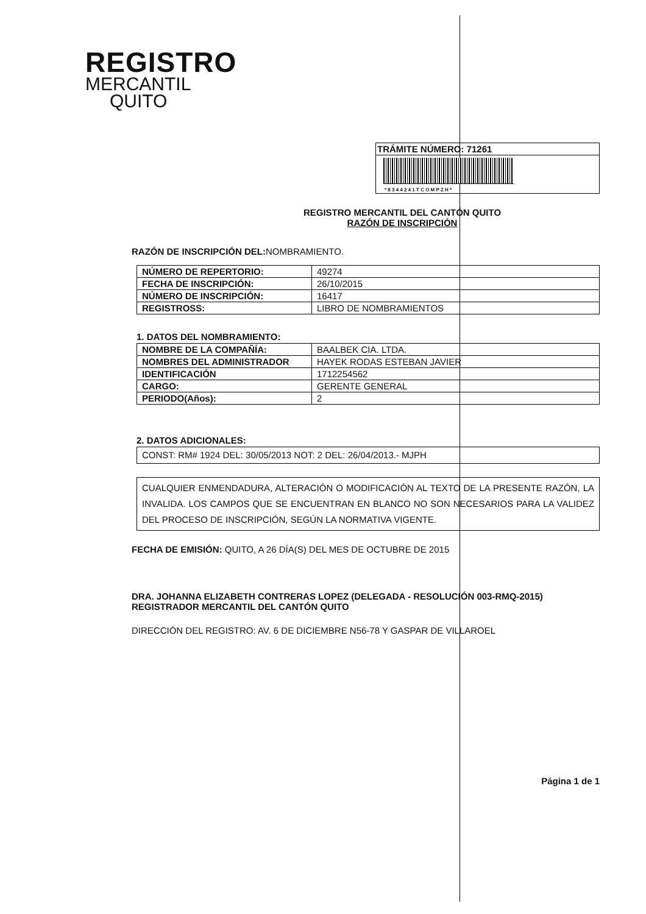REGISTRO
MERCANTIL
QUITO
TRÁMITE NÚMERO: 71261
* 8 3 4 4 2 4 1 T C O M P Z H *
REGISTRO MERCANTIL DEL CANTÓN QUITO
RAZÓN DE INSCRIPCIÓN
RAZÓN DE INSCRIPCIÓN DEL: NOMBRAMIENTO.
| NÚMERO DE REPERTORIO: | 49274 |
| FECHA DE INSCRIPCIÓN: | 26/10/2015 |
| NÚMERO DE INSCRIPCIÓN: | 16417 |
| REGISTROSS: | LIBRO DE NOMBRAMIENTOS |
1. DATOS DEL NOMBRAMIENTO:
| NOMBRE DE LA COMPAÑÍA: | BAALBEK CIA. LTDA. |
| NOMBRES DEL ADMINISTRADOR | HAYEK RODAS ESTEBAN JAVIER |
| IDENTIFICACIÓN | 1712254562 |
| CARGO: | GERENTE GENERAL |
| PERIODO(Años): | 2 |
2. DATOS ADICIONALES:
CONST: RM# 1924 DEL: 30/05/2013 NOT: 2 DEL: 26/04/2013.- MJPH
CUALQUIER ENMENDADURA, ALTERACIÓN O MODIFICACIÓN AL TEXTO DE LA PRESENTE RAZÓN, LA INVALIDA. LOS CAMPOS QUE SE ENCUENTRAN EN BLANCO NO SON NECESARIOS PARA LA VALIDEZ DEL PROCESO DE INSCRIPCIÓN, SEGÚN LA NORMATIVA VIGENTE.
FECHA DE EMISIÓN: QUITO, A 26 DÍA(S) DEL MES DE OCTUBRE DE 2015
DRA. JOHANNA ELIZABETH CONTRERAS LOPEZ (DELEGADA - RESOLUCIÓN 003-RMQ-2015)
REGISTRADOR MERCANTIL DEL CANTÓN QUITO
DIRECCIÓN DEL REGISTRO: AV. 6 DE DICIEMBRE N56-78 Y GASPAR DE VILLAROEL
Página 1 de 1